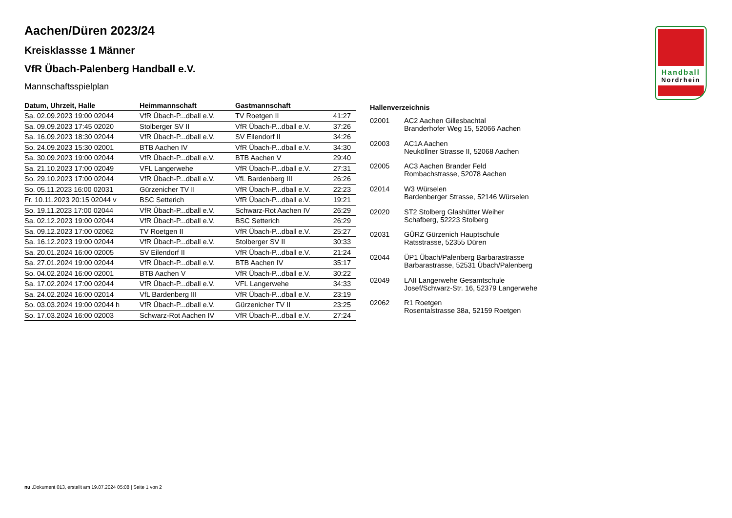Handball
Nordrhein
Aachen/Düren 2023/24
Kreisklassse 1 Männer
VfR Übach-Palenberg Handball e.V.
Mannschaftsspielplan
| Datum, Uhrzeit, Halle | Heimmannschaft | Gastmannschaft | |
| --- | --- | --- | --- |
| Sa. 02.09.2023 19:00 02044 | VfR Übach-P...dball e.V. | TV Roetgen II | 41:27 |
| Sa. 09.09.2023 17:45 02020 | Stolberger SV II | VfR Übach-P...dball e.V. | 37:26 |
| Sa. 16.09.2023 18:30 02044 | VfR Übach-P...dball e.V. | SV Eilendorf II | 34:26 |
| So. 24.09.2023 15:30 02001 | BTB Aachen IV | VfR Übach-P...dball e.V. | 34:30 |
| Sa. 30.09.2023 19:00 02044 | VfR Übach-P...dball e.V. | BTB Aachen V | 29:40 |
| Sa. 21.10.2023 17:00 02049 | VFL Langerwehe | VfR Übach-P...dball e.V. | 27:31 |
| So. 29.10.2023 17:00 02044 | VfR Übach-P...dball e.V. | VfL Bardenberg III | 26:26 |
| So. 05.11.2023 16:00 02031 | Gürzenicher TV II | VfR Übach-P...dball e.V. | 22:23 |
| Fr. 10.11.2023 20:15 02044 v | BSC Setterich | VfR Übach-P...dball e.V. | 19:21 |
| So. 19.11.2023 17:00 02044 | VfR Übach-P...dball e.V. | Schwarz-Rot Aachen IV | 26:29 |
| Sa. 02.12.2023 19:00 02044 | VfR Übach-P...dball e.V. | BSC Setterich | 26:29 |
| Sa. 09.12.2023 17:00 02062 | TV Roetgen II | VfR Übach-P...dball e.V. | 25:27 |
| Sa. 16.12.2023 19:00 02044 | VfR Übach-P...dball e.V. | Stolberger SV II | 30:33 |
| Sa. 20.01.2024 16:00 02005 | SV Eilendorf II | VfR Übach-P...dball e.V. | 21:24 |
| Sa. 27.01.2024 19:00 02044 | VfR Übach-P...dball e.V. | BTB Aachen IV | 35:17 |
| So. 04.02.2024 16:00 02001 | BTB Aachen V | VfR Übach-P...dball e.V. | 30:22 |
| Sa. 17.02.2024 17:00 02044 | VfR Übach-P...dball e.V. | VFL Langerwehe | 34:33 |
| Sa. 24.02.2024 16:00 02014 | VfL Bardenberg III | VfR Übach-P...dball e.V. | 23:19 |
| So. 03.03.2024 19:00 02044 h | VfR Übach-P...dball e.V. | Gürzenicher TV II | 23:25 |
| So. 17.03.2024 16:00 02003 | Schwarz-Rot Aachen IV | VfR Übach-P...dball e.V. | 27:24 |
| Hallenverzeichnis | |
| --- | --- |
| 02001 | AC2 Aachen Gillesbachtal Branderhofer Weg 15, 52066 Aachen |
| 02003 | AC1A Aachen Neuköllner Strasse II, 52068 Aachen |
| 02005 | AC3 Aachen Brander Feld Rombachstrasse, 52078 Aachen |
| 02014 | W3 Würselen Bardenberger Strasse, 52146 Würselen |
| 02020 | ST2 Stolberg Glashütter Weiher Schafberg, 52223 Stolberg |
| 02031 | GÜRZ Gürzenich Hauptschule Ratsstrasse, 52355 Düren |
| 02044 | ÜP1 Übach/Palenberg Barbarastrasse Barbarastrasse, 52531 Übach/Palenberg |
| 02049 | LAII Langerwehe Gesamtschule Josef/Schwarz-Str. 16, 52379 Langerwehe |
| 02062 | R1 Roetgen Rosentalstrasse 38a, 52159 Roetgen |
nu .Dokument 013, erstellt am 19.07.2024 05:08 | Seite 1 von 2